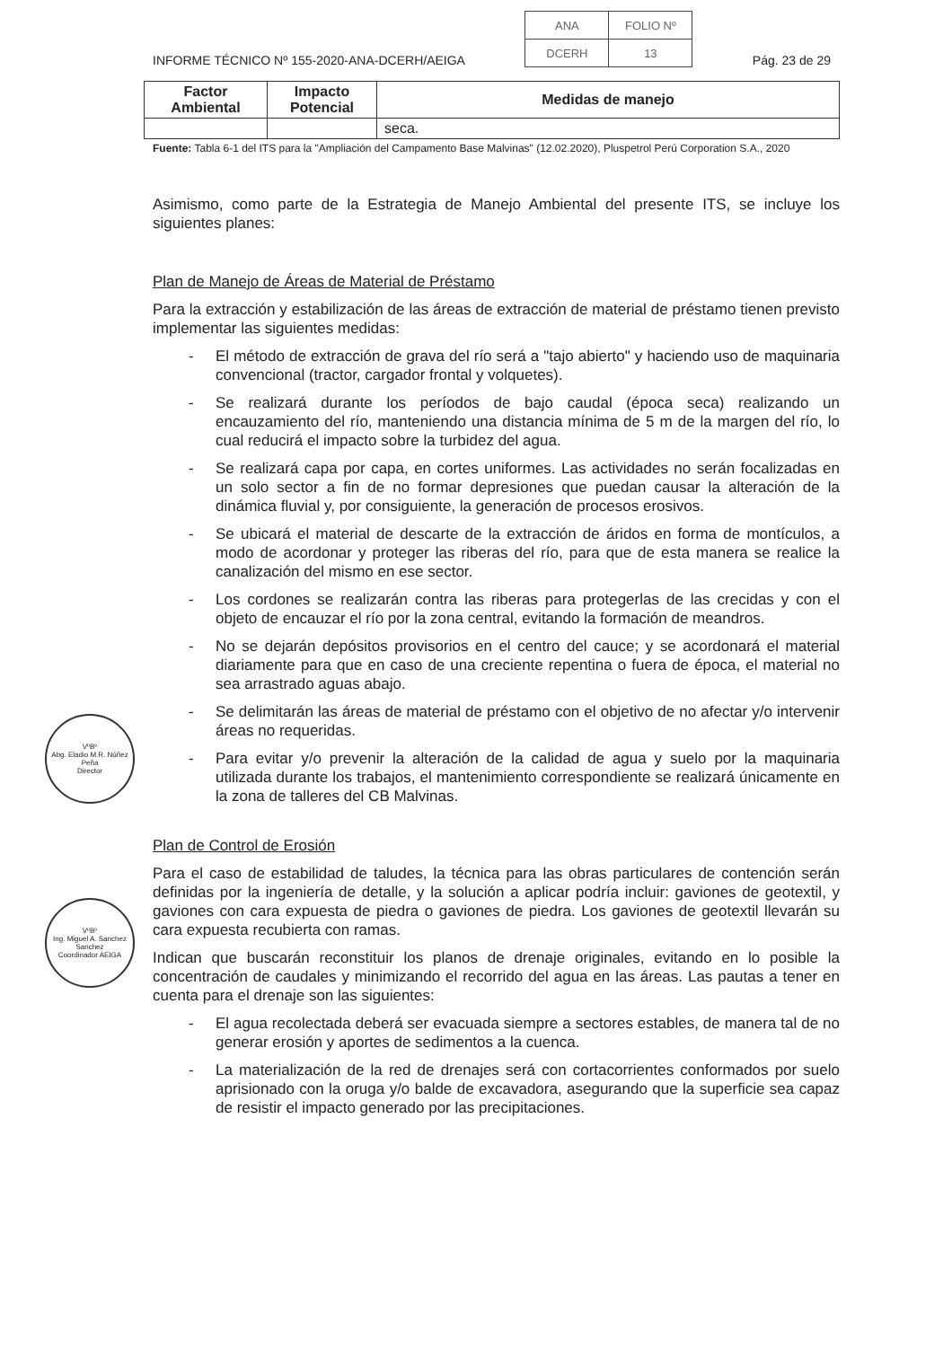INFORME TÉCNICO Nº 155-2020-ANA-DCERH/AEIGA
| ANA | FOLIO Nº |
| DCERH | 13 |
Pág. 23 de 29
| Factor Ambiental | Impacto Potencial | Medidas de manejo |
| --- | --- | --- |
| | | seca. |
Fuente: Tabla 6-1 del ITS para la "Ampliación del Campamento Base Malvinas" (12.02.2020), Pluspetrol Perú Corporation S.A., 2020
Asimismo, como parte de la Estrategia de Manejo Ambiental del presente ITS, se incluye los siguientes planes:
Plan de Manejo de Áreas de Material de Préstamo
Para la extracción y estabilización de las áreas de extracción de material de préstamo tienen previsto implementar las siguientes medidas:
- El método de extracción de grava del río será a "tajo abierto" y haciendo uso de maquinaria convencional (tractor, cargador frontal y volquetes).
- Se realizará durante los períodos de bajo caudal (época seca) realizando un encauzamiento del río, manteniendo una distancia mínima de 5 m de la margen del río, lo cual reducirá el impacto sobre la turbidez del agua.
- Se realizará capa por capa, en cortes uniformes. Las actividades no serán focalizadas en un solo sector a fin de no formar depresiones que puedan causar la alteración de la dinámica fluvial y, por consiguiente, la generación de procesos erosivos.
- Se ubicará el material de descarte de la extracción de áridos en forma de montículos, a modo de acordonar y proteger las riberas del río, para que de esta manera se realice la canalización del mismo en ese sector.
- Los cordones se realizarán contra las riberas para protegerlas de las crecidas y con el objeto de encauzar el río por la zona central, evitando la formación de meandros.
- No se dejarán depósitos provisorios en el centro del cauce; y se acordonará el material diariamente para que en caso de una creciente repentina o fuera de época, el material no sea arrastrado aguas abajo.
- Se delimitarán las áreas de material de préstamo con el objetivo de no afectar y/o intervenir áreas no requeridas.
- Para evitar y/o prevenir la alteración de la calidad de agua y suelo por la maquinaria utilizada durante los trabajos, el mantenimiento correspondiente se realizará únicamente en la zona de talleres del CB Malvinas.
Plan de Control de Erosión
Para el caso de estabilidad de taludes, la técnica para las obras particulares de contención serán definidas por la ingeniería de detalle, y la solución a aplicar podría incluir: gaviones de geotextil, y gaviones con cara expuesta de piedra o gaviones de piedra. Los gaviones de geotextil llevarán su cara expuesta recubierta con ramas.
Indican que buscarán reconstituir los planos de drenaje originales, evitando en lo posible la concentración de caudales y minimizando el recorrido del agua en las áreas. Las pautas a tener en cuenta para el drenaje son las siguientes:
- El agua recolectada deberá ser evacuada siempre a sectores estables, de manera tal de no generar erosión y aportes de sedimentos a la cuenca.
- La materialización de la red de drenajes será con cortacorrientes conformados por suelo aprisionado con la oruga y/o balde de excavadora, asegurando que la superficie sea capaz de resistir el impacto generado por las precipitaciones.
VºBº
Abg. Eladio M.R. Núñez Peña
Director
VºBº
Ing. Miguel A. Sanchez Sanchez
Coordinador AEIGA